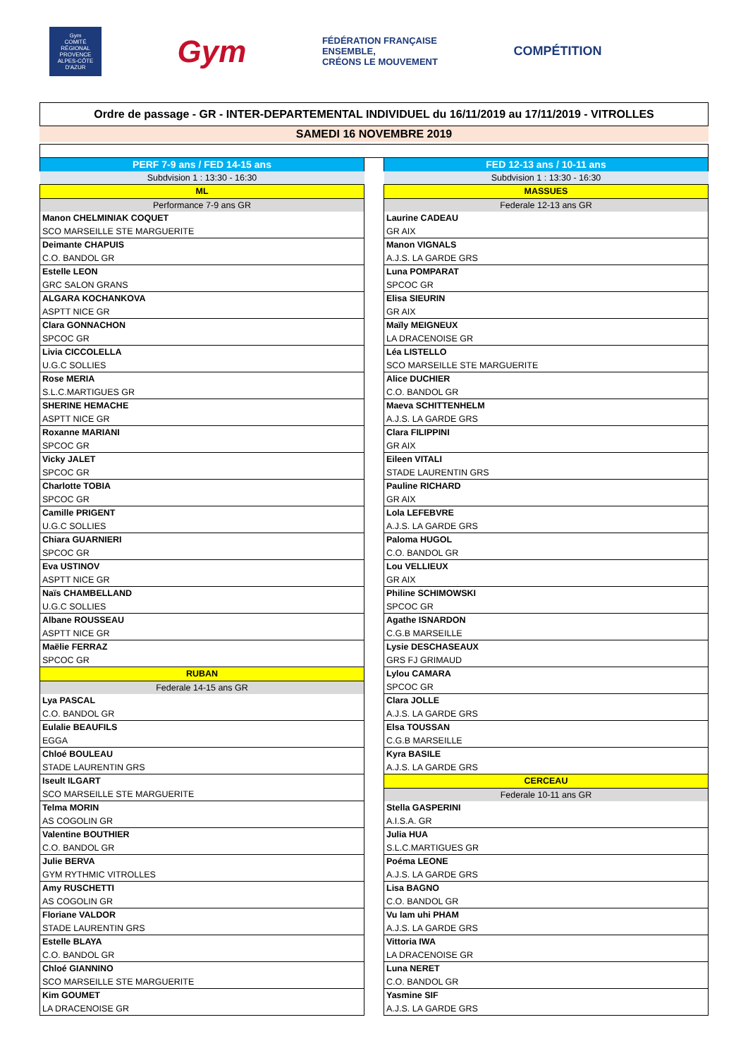Gym
COMITÉ RÉGIONAL PROVENCE ALPES-CÔTE D'AZUR
Gym
FÉDÉRATION FRANÇAISE
ENSEMBLE,
CRÉONS LE MOUVEMENT
COMPÉTITION
Ordre de passage - GR - INTER-DEPARTEMENTAL INDIVIDUEL du 16/11/2019 au 17/11/2019 - VITROLLES
SAMEDI 16 NOVEMBRE 2019
| PERF 7-9 ans / FED 14-15 ans |
| Subdvision 1 : 13:30 - 16:30 |
| ML |
| Performance 7-9 ans GR |
| Manon CHELMINIAK COQUET |
| SCO MARSEILLE STE MARGUERITE |
| Deimante CHAPUIS |
| C.O. BANDOL GR |
| Estelle LEON |
| GRC SALON GRANS |
| ALGARA KOCHANKOVA |
| ASPTT NICE GR |
| Clara GONNACHON |
| SPCOC GR |
| Livia CICCOLELLA |
| U.G.C SOLLIES |
| Rose MERIA |
| S.L.C.MARTIGUES GR |
| SHERINE HEMACHE |
| ASPTT NICE GR |
| Roxanne MARIANI |
| SPCOC GR |
| Vicky JALET |
| SPCOC GR |
| Charlotte TOBIA |
| SPCOC GR |
| Camille PRIGENT |
| U.G.C SOLLIES |
| Chiara GUARNIERI |
| SPCOC GR |
| Eva USTINOV |
| ASPTT NICE GR |
| Naïs CHAMBELLAND |
| U.G.C SOLLIES |
| Albane ROUSSEAU |
| ASPTT NICE GR |
| Maëlie FERRAZ |
| SPCOC GR |
| RUBAN |
| Federale 14-15 ans GR |
| Lya PASCAL |
| C.O. BANDOL GR |
| Eulalie BEAUFILS |
| EGGA |
| Chloé BOULEAU |
| STADE LAURENTIN GRS |
| Iseult ILGART |
| SCO MARSEILLE STE MARGUERITE |
| Telma MORIN |
| AS COGOLIN GR |
| Valentine BOUTHIER |
| C.O. BANDOL GR |
| Julie BERVA |
| GYM RYTHMIC VITROLLES |
| Amy RUSCHETTI |
| AS COGOLIN GR |
| Floriane VALDOR |
| STADE LAURENTIN GRS |
| Estelle BLAYA |
| C.O. BANDOL GR |
| Chloé GIANNINO |
| SCO MARSEILLE STE MARGUERITE |
| Kim GOUMET |
| LA DRACENOISE GR |
| FED 12-13 ans / 10-11 ans |
| Subdvision 1 : 13:30 - 16:30 |
| MASSUES |
| Federale 12-13 ans GR |
| Laurine CADEAU |
| GR AIX |
| Manon VIGNALS |
| A.J.S. LA GARDE GRS |
| Luna POMPARAT |
| SPCOC GR |
| Elisa SIEURIN |
| GR AIX |
| Maïly MEIGNEUX |
| LA DRACENOISE GR |
| Léa LISTELLO |
| SCO MARSEILLE STE MARGUERITE |
| Alice DUCHIER |
| C.O. BANDOL GR |
| Maeva SCHITTENHELM |
| A.J.S. LA GARDE GRS |
| Clara FILIPPINI |
| GR AIX |
| Eileen VITALI |
| STADE LAURENTIN GRS |
| Pauline RICHARD |
| GR AIX |
| Lola LEFEBVRE |
| A.J.S. LA GARDE GRS |
| Paloma HUGOL |
| C.O. BANDOL GR |
| Lou VELLIEUX |
| GR AIX |
| Philine SCHIMOWSKI |
| SPCOC GR |
| Agathe ISNARDON |
| C.G.B MARSEILLE |
| Lysie DESCHASEAUX |
| GRS FJ GRIMAUD |
| Lylou CAMARA |
| SPCOC GR |
| Clara JOLLE |
| A.J.S. LA GARDE GRS |
| Elsa TOUSSAN |
| C.G.B MARSEILLE |
| Kyra BASILE |
| A.J.S. LA GARDE GRS |
| CERCEAU |
| Federale 10-11 ans GR |
| Stella GASPERINI |
| A.I.S.A. GR |
| Julia HUA |
| S.L.C.MARTIGUES GR |
| Poéma LEONE |
| A.J.S. LA GARDE GRS |
| Lisa BAGNO |
| C.O. BANDOL GR |
| Vu lam uhi PHAM |
| A.J.S. LA GARDE GRS |
| Vittoria IWA |
| LA DRACENOISE GR |
| Luna NERET |
| C.O. BANDOL GR |
| Yasmine SIF |
| A.J.S. LA GARDE GRS |